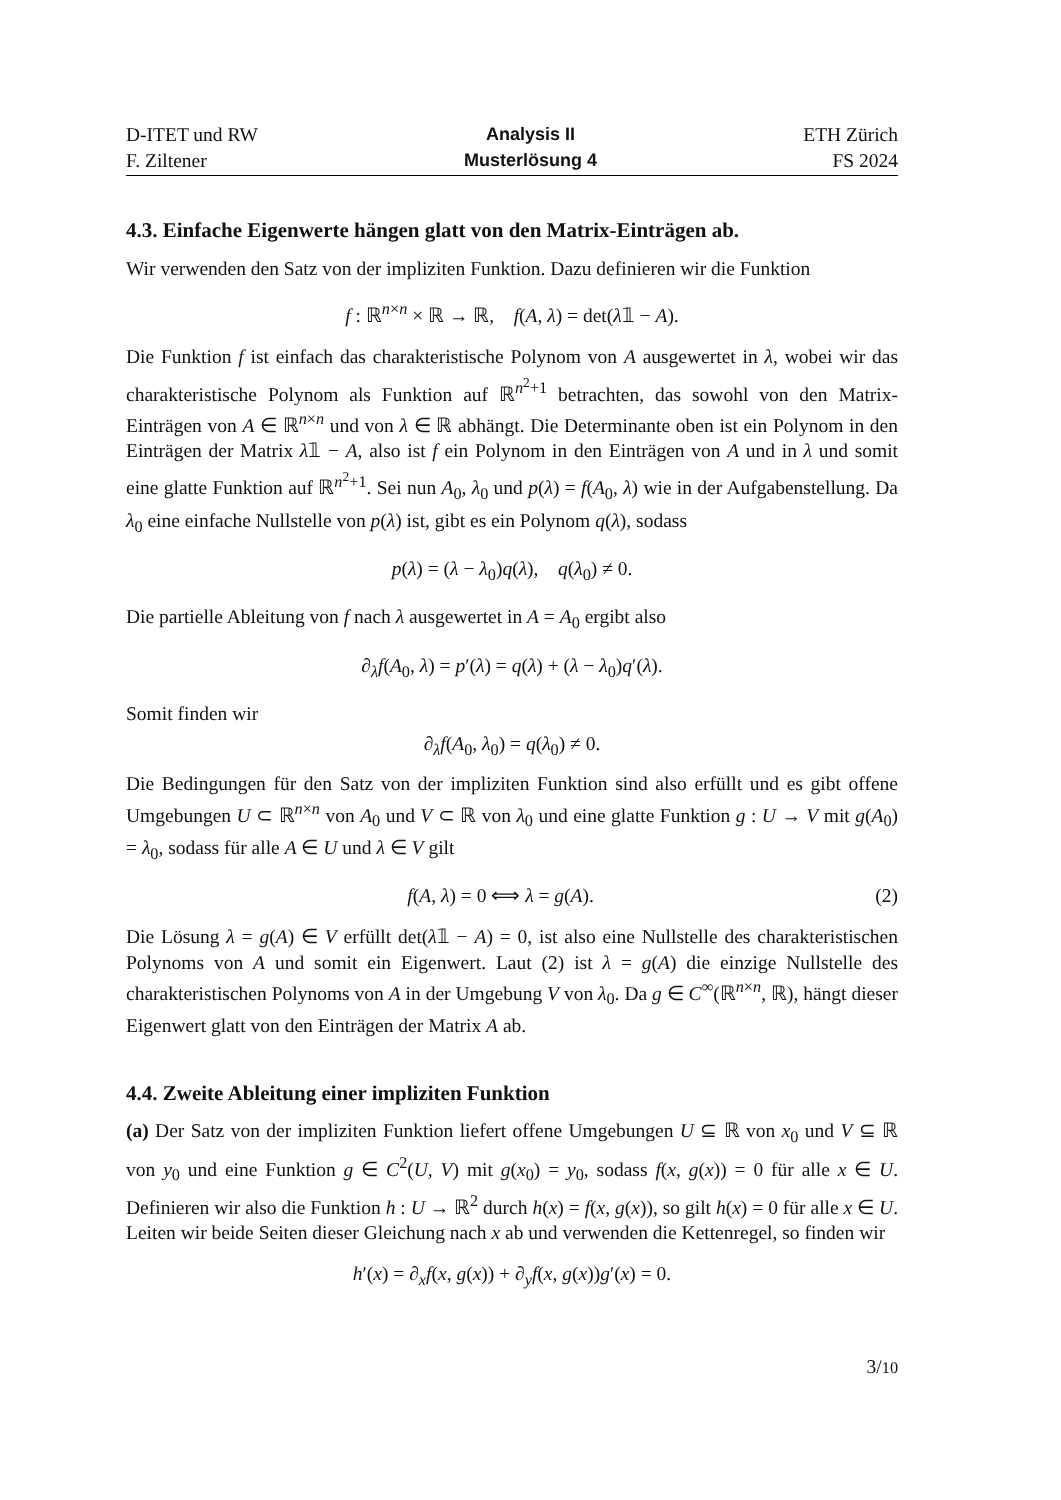D-ITET und RW
F. Ziltener
Analysis II
Musterlösung 4
ETH Zürich
FS 2024
4.3. Einfache Eigenwerte hängen glatt von den Matrix-Einträgen ab.
Wir verwenden den Satz von der impliziten Funktion. Dazu definieren wir die Funktion
f : ℝ<sup>n×n</sup> × ℝ → ℝ, f(A, λ) = det(λ𝟙 − A).
Die Funktion f ist einfach das charakteristische Polynom von A ausgewertet in λ, wobei wir das charakteristische Polynom als Funktion auf ℝ<sup>n<sup>2</sup>+1</sup> betrachten, das sowohl von den Matrix-Einträgen von A ∈ ℝ<sup>n×n</sup> und von λ ∈ ℝ abhängt. Die Determinante oben ist ein Polynom in den Einträgen der Matrix λ𝟙 − A, also ist f ein Polynom in den Einträgen von A und in λ und somit eine glatte Funktion auf ℝ<sup>n<sup>2</sup>+1</sup>. Sei nun A<sub>0</sub>, λ<sub>0</sub> und p(λ) = f(A<sub>0</sub>, λ) wie in der Aufgabenstellung. Da λ<sub>0</sub> eine einfache Nullstelle von p(λ) ist, gibt es ein Polynom q(λ), sodass
p(λ) = (λ − λ<sub>0</sub>)q(λ), q(λ<sub>0</sub>) ≠ 0.
Die partielle Ableitung von f nach λ ausgewertet in A = A<sub>0</sub> ergibt also
∂<sub>λ</sub>f(A<sub>0</sub>, λ) = p′(λ) = q(λ) + (λ − λ<sub>0</sub>)q′(λ).
Somit finden wir
∂<sub>λ</sub>f(A<sub>0</sub>, λ<sub>0</sub>) = q(λ<sub>0</sub>) ≠ 0.
Die Bedingungen für den Satz von der impliziten Funktion sind also erfüllt und es gibt offene Umgebungen U ⊂ ℝ<sup>n×n</sup> von A<sub>0</sub> und V ⊂ ℝ von λ<sub>0</sub> und eine glatte Funktion g : U → V mit g(A<sub>0</sub>) = λ<sub>0</sub>, sodass für alle A ∈ U und λ ∈ V gilt
f(A, λ) = 0 ⟺ λ = g(A). (2)
Die Lösung λ = g(A) ∈ V erfüllt det(λ𝟙 − A) = 0, ist also eine Nullstelle des charakteristischen Polynoms von A und somit ein Eigenwert. Laut (2) ist λ = g(A) die einzige Nullstelle des charakteristischen Polynoms von A in der Umgebung V von λ<sub>0</sub>. Da g ∈ C<sup>∞</sup>(ℝ<sup>n×n</sup>, ℝ), hängt dieser Eigenwert glatt von den Einträgen der Matrix A ab.
4.4. Zweite Ableitung einer impliziten Funktion
(a) Der Satz von der impliziten Funktion liefert offene Umgebungen U ⊆ ℝ von x<sub>0</sub> und V ⊆ ℝ von y<sub>0</sub> und eine Funktion g ∈ C<sup>2</sup>(U, V) mit g(x<sub>0</sub>) = y<sub>0</sub>, sodass f(x, g(x)) = 0 für alle x ∈ U. Definieren wir also die Funktion h : U → ℝ<sup>2</sup> durch h(x) = f(x, g(x)), so gilt h(x) = 0 für alle x ∈ U. Leiten wir beide Seiten dieser Gleichung nach x ab und verwenden die Kettenregel, so finden wir
h′(x) = ∂<sub>x</sub>f(x, g(x)) + ∂<sub>y</sub>f(x, g(x))g′(x) = 0.
3/10